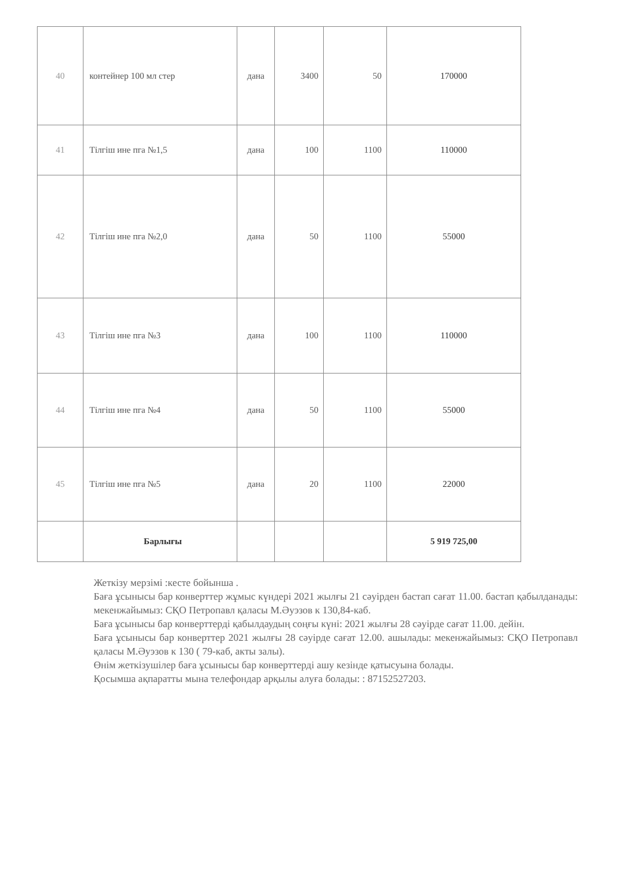| 40 | контейнер 100 мл стер | дана | 3400 | 50 | 170000 |
| 41 | Тілгіш ине пга №1,5 | дана | 100 | 1100 | 110000 |
| 42 | Тілгіш ине пга №2,0 | дана | 50 | 1100 | 55000 |
| 43 | Тілгіш ине пга №3 | дана | 100 | 1100 | 110000 |
| 44 | Тілгіш ине пга №4 | дана | 50 | 1100 | 55000 |
| 45 | Тілгіш ине пга №5 | дана | 20 | 1100 | 22000 |
| | Барлығы | | | | 5 919 725,00 |
Жеткізу мерзімі :кесте бойынша .
Баға ұсынысы бар конверттер жұмыс күндері 2021 жылғы 21 сәуірден бастап сағат 11.00. бастап қабылданады: мекенжайымыз: СҚО Петропавл қаласы М.Әуэзов к 130,84-каб.
Баға ұсынысы бар конверттерді қабылдаудың соңғы күні: 2021 жылғы 28 сәуірде сағат 11.00. дейін.
Баға ұсынысы бар конверттер 2021 жылғы 28 сәуірде сағат 12.00. ашылады: мекенжайымыз: СҚО Петропавл қаласы М.Әуэзов к 130 ( 79-каб, акты залы).
Өнім жеткізушілер баға ұсынысы бар конверттерді ашу кезінде қатысуына болады.
Қосымша ақпаратты мына телефондар арқылы алуға болады: : 87152527203.